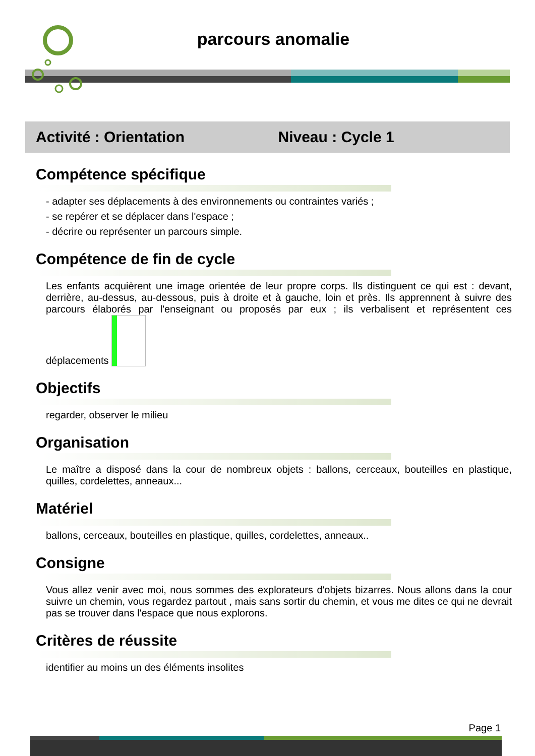parcours anomalie
Activité : Orientation Niveau : Cycle 1
Compétence spécifique
- adapter ses déplacements à des environnements ou contraintes variés ;
- se repérer et se déplacer dans l'espace ;
- décrire ou représenter un parcours simple.
Compétence de fin de cycle
Les enfants acquièrent une image orientée de leur propre corps. Ils distinguent ce qui est : devant, derrière, au-dessus, au-dessous, puis à droite et à gauche, loin et près. Ils apprennent à suivre des parcours élaborés par l'enseignant ou proposés par eux ; ils verbalisent et représentent ces déplacements
Objectifs
regarder, observer le milieu
Organisation
Le maître a disposé dans la cour de nombreux objets : ballons, cerceaux, bouteilles en plastique, quilles, cordelettes, anneaux...
Matériel
ballons, cerceaux, bouteilles en plastique, quilles, cordelettes, anneaux..
Consigne
Vous allez venir avec moi, nous sommes des explorateurs d'objets bizarres. Nous allons dans la cour suivre un chemin, vous regardez partout , mais sans sortir du chemin, et vous me dites ce qui ne devrait pas se trouver dans l'espace que nous explorons.
Critères de réussite
identifier au moins un des éléments insolites
Page 1